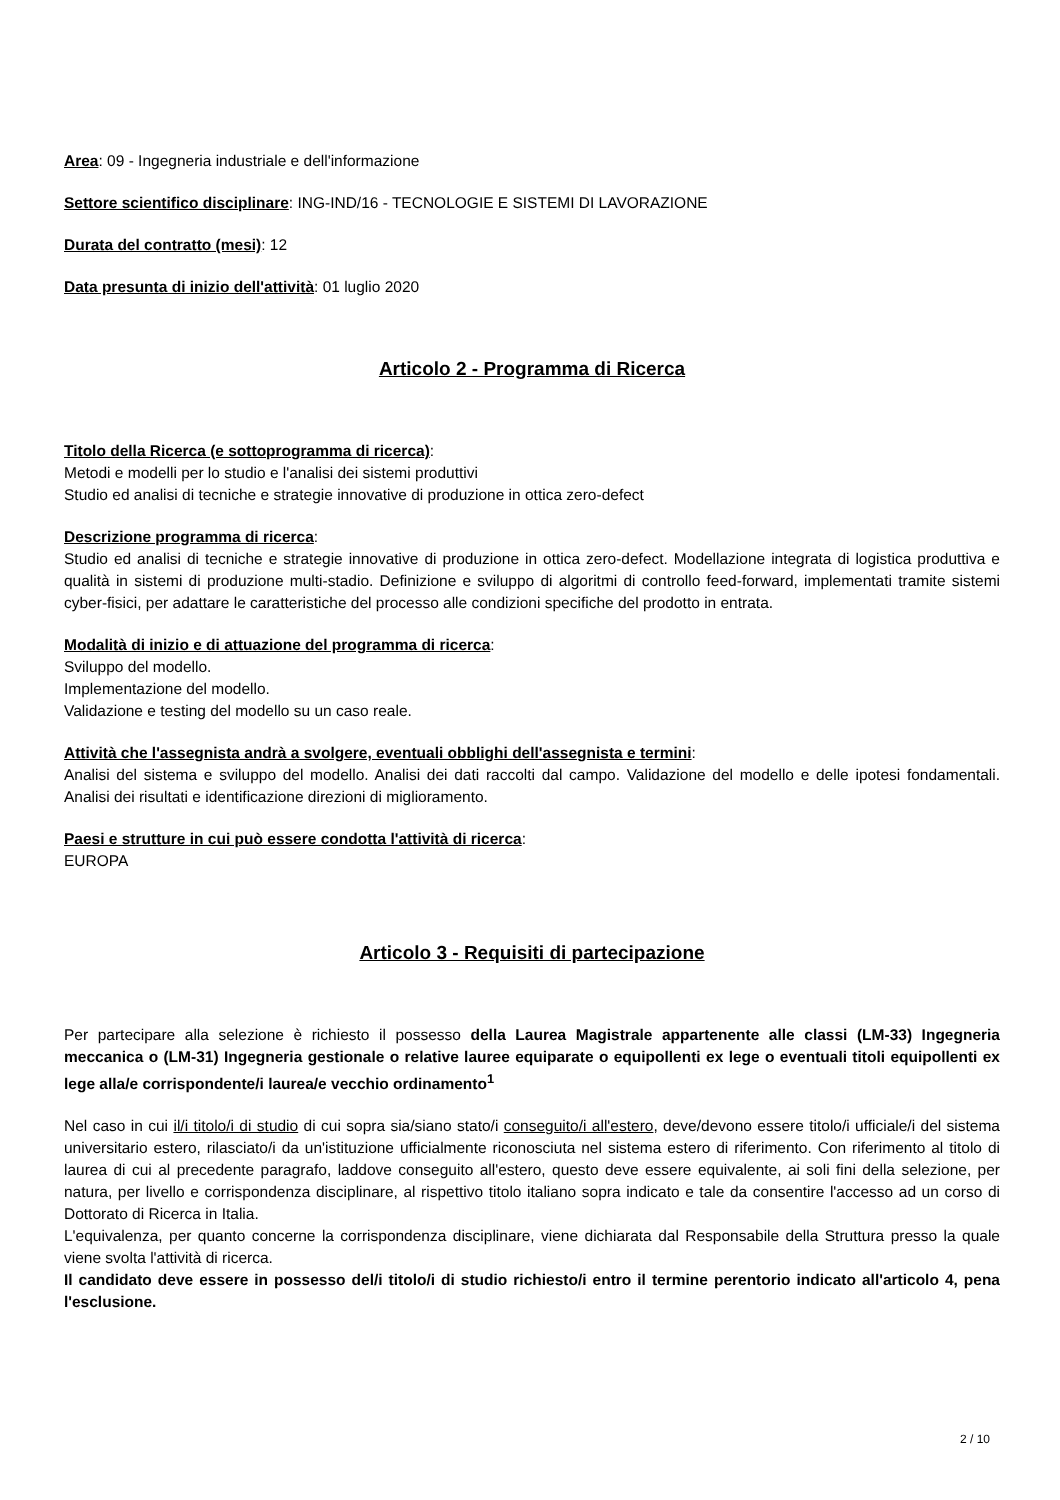Area: 09 - Ingegneria industriale e dell'informazione
Settore scientifico disciplinare: ING-IND/16 - TECNOLOGIE E SISTEMI DI LAVORAZIONE
Durata del contratto (mesi): 12
Data presunta di inizio dell'attività: 01 luglio 2020
Articolo 2 - Programma di Ricerca
Titolo della Ricerca (e sottoprogramma di ricerca):
Metodi e modelli per lo studio e l'analisi dei sistemi produttivi
Studio ed analisi di tecniche e strategie innovative di produzione in ottica zero-defect
Descrizione programma di ricerca:
Studio ed analisi di tecniche e strategie innovative di produzione in ottica zero-defect. Modellazione integrata di logistica produttiva e qualità in sistemi di produzione multi-stadio. Definizione e sviluppo di algoritmi di controllo feed-forward, implementati tramite sistemi cyber-fisici, per adattare le caratteristiche del processo alle condizioni specifiche del prodotto in entrata.
Modalità di inizio e di attuazione del programma di ricerca:
Sviluppo del modello.
Implementazione del modello.
Validazione e testing del modello su un caso reale.
Attività che l'assegnista andrà a svolgere, eventuali obblighi dell'assegnista e termini:
Analisi del sistema e sviluppo del modello. Analisi dei dati raccolti dal campo. Validazione del modello e delle ipotesi fondamentali. Analisi dei risultati e identificazione direzioni di miglioramento.
Paesi e strutture in cui può essere condotta l'attività di ricerca:
EUROPA
Articolo 3 - Requisiti di partecipazione
Per partecipare alla selezione è richiesto il possesso della Laurea Magistrale appartenente alle classi (LM-33) Ingegneria meccanica o (LM-31) Ingegneria gestionale o relative lauree equiparate o equipollenti ex lege o eventuali titoli equipollenti ex lege alla/e corrispondente/i laurea/e vecchio ordinamento<sup>1</sup>
Nel caso in cui il/i titolo/i di studio di cui sopra sia/siano stato/i conseguito/i all'estero, deve/devono essere titolo/i ufficiale/i del sistema universitario estero, rilasciato/i da un'istituzione ufficialmente riconosciuta nel sistema estero di riferimento. Con riferimento al titolo di laurea di cui al precedente paragrafo, laddove conseguito all'estero, questo deve essere equivalente, ai soli fini della selezione, per natura, per livello e corrispondenza disciplinare, al rispettivo titolo italiano sopra indicato e tale da consentire l'accesso ad un corso di Dottorato di Ricerca in Italia.
L'equivalenza, per quanto concerne la corrispondenza disciplinare, viene dichiarata dal Responsabile della Struttura presso la quale viene svolta l'attività di ricerca.
Il candidato deve essere in possesso del/i titolo/i di studio richiesto/i entro il termine perentorio indicato all'articolo 4, pena l'esclusione.
2 / 10